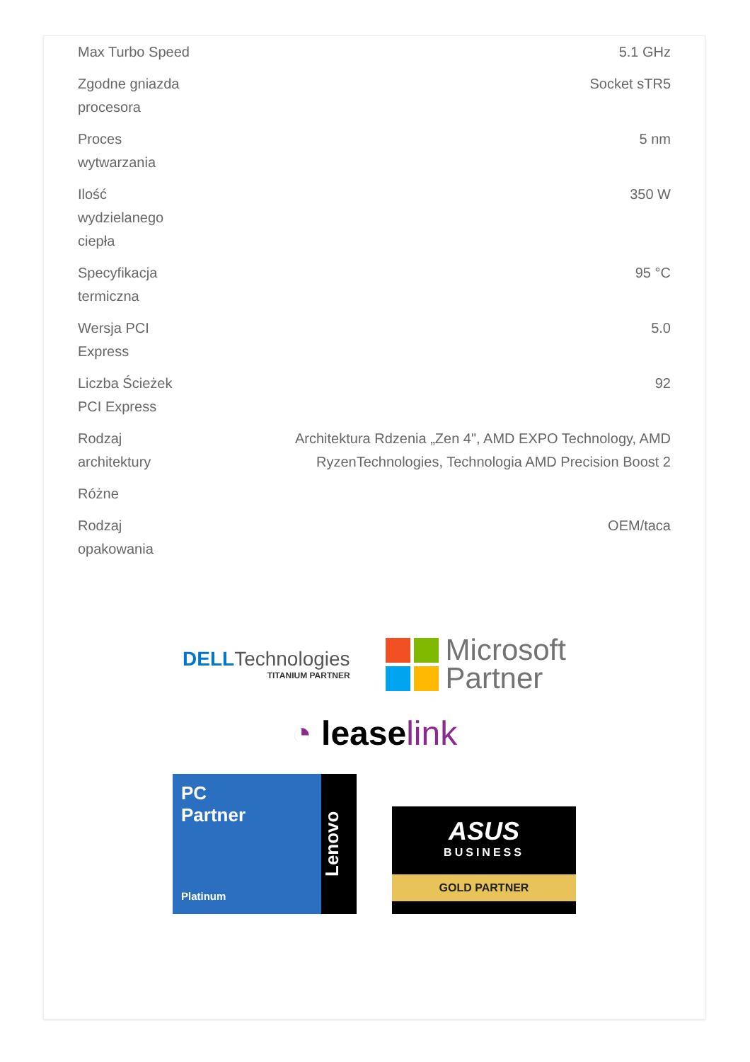| Max Turbo Speed | 5.1 GHz |
| Zgodne gniazda procesora | Socket sTR5 |
| Proces wytwarzania | 5 nm |
| Ilość wydzielanego ciepła | 350 W |
| Specyfikacja termiczna | 95 °C |
| Wersja PCI Express | 5.0 |
| Liczba Ścieżek PCI Express | 92 |
| Rodzaj architektury | Architektura Rdzenia „Zen 4", AMD EXPO Technology, AMD RyzenTechnologies, Technologia AMD Precision Boost 2 |
| Różne | |
| Rodzaj opakowania | OEM/taca |
DELLTechnologies
TITANIUM PARTNER
Microsoft
Partner
◔ leaselink
PC
Partner
Platinum
Lenovo
ASUS
BUSINESS
GOLD PARTNER